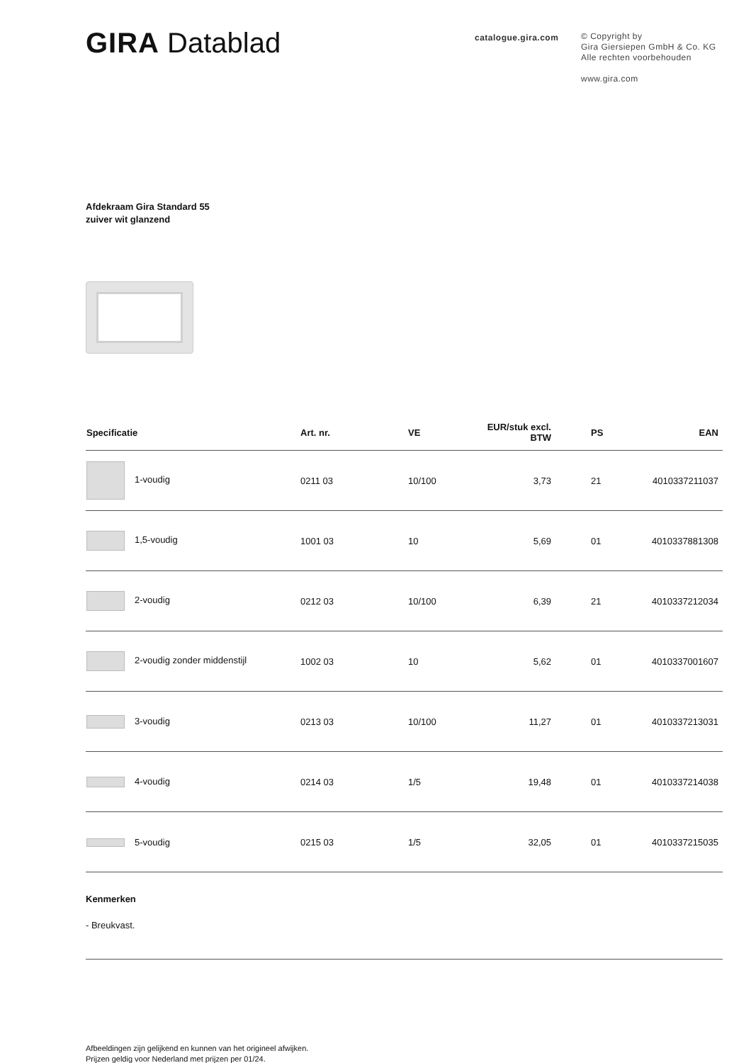GIRA Datablad
catalogue.gira.com
© Copyright by
Gira Giersiepen GmbH & Co. KG
Alle rechten voorbehouden
www.gira.com
Afdekraam Gira Standard 55
zuiver wit glanzend
| Specificatie | Art. nr. | VE | EUR/stuk excl. BTW | PS | EAN |
| --- | --- | --- | --- | --- | --- |
| 1-voudig | 0211 03 | 10/100 | 3,73 | 21 | 4010337211037 |
| 1,5-voudig | 1001 03 | 10 | 5,69 | 01 | 4010337881308 |
| 2-voudig | 0212 03 | 10/100 | 6,39 | 21 | 4010337212034 |
| 2-voudig zonder middenstijl | 1002 03 | 10 | 5,62 | 01 | 4010337001607 |
| 3-voudig | 0213 03 | 10/100 | 11,27 | 01 | 4010337213031 |
| 4-voudig | 0214 03 | 1/5 | 19,48 | 01 | 4010337214038 |
| 5-voudig | 0215 03 | 1/5 | 32,05 | 01 | 4010337215035 |
Kenmerken
- Breukvast.
Afbeeldingen zijn gelijkend en kunnen van het origineel afwijken.
Prijzen geldig voor Nederland met prijzen per 01/24.